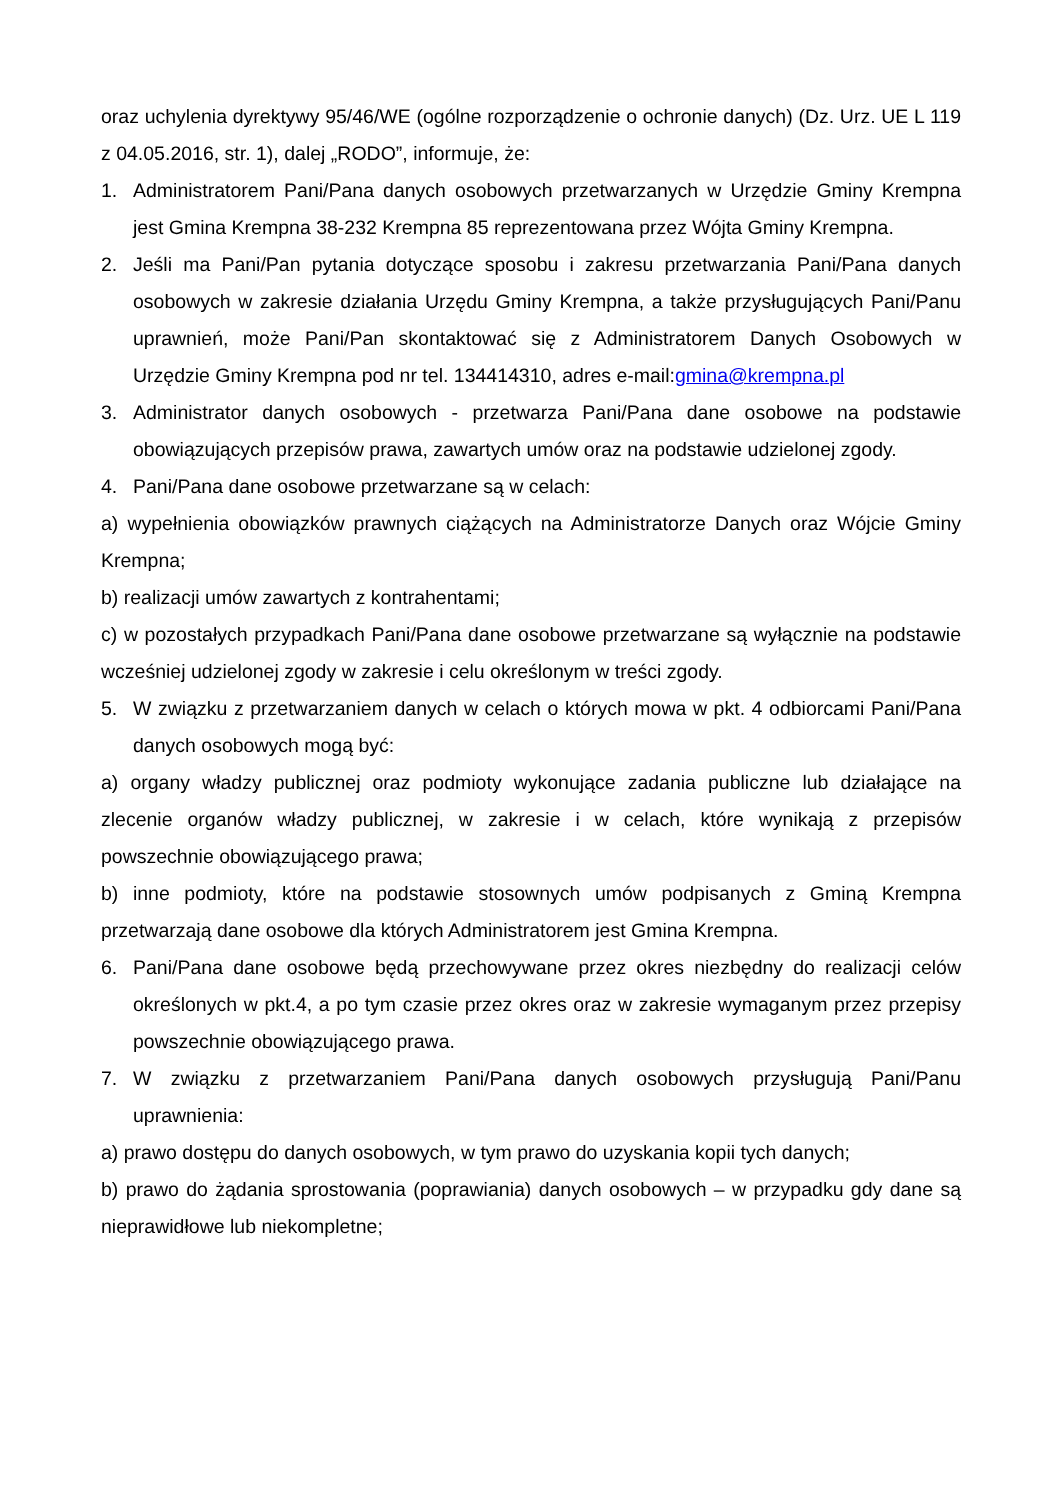oraz uchylenia dyrektywy 95/46/WE (ogólne rozporządzenie o ochronie danych) (Dz. Urz. UE L 119 z 04.05.2016, str. 1), dalej „RODO”, informuje, że:
1. Administratorem Pani/Pana danych osobowych przetwarzanych w Urzędzie Gminy Krempna jest Gmina Krempna 38-232 Krempna 85 reprezentowana przez Wójta Gminy Krempna.
2. Jeśli ma Pani/Pan pytania dotyczące sposobu i zakresu przetwarzania Pani/Pana danych osobowych w zakresie działania Urzędu Gminy Krempna, a także przysługujących Pani/Panu uprawnień, może Pani/Pan skontaktować się z Administratorem Danych Osobowych w Urzędzie Gminy Krempna pod nr tel. 134414310, adres e-mail:gmina@krempna.pl
3. Administrator danych osobowych - przetwarza Pani/Pana dane osobowe na podstawie obowiązujących przepisów prawa, zawartych umów oraz na podstawie udzielonej zgody.
4. Pani/Pana dane osobowe przetwarzane są w celach:
a) wypełnienia obowiązków prawnych ciążących na Administratorze Danych oraz Wójcie Gminy Krempna;
b) realizacji umów zawartych z kontrahentami;
c) w pozostałych przypadkach Pani/Pana dane osobowe przetwarzane są wyłącznie na podstawie wcześniej udzielonej zgody w zakresie i celu określonym w treści zgody.
5. W związku z przetwarzaniem danych w celach o których mowa w pkt. 4 odbiorcami Pani/Pana danych osobowych mogą być:
a) organy władzy publicznej oraz podmioty wykonujące zadania publiczne lub działające na zlecenie organów władzy publicznej, w zakresie i w celach, które wynikają z przepisów powszechnie obowiązującego prawa;
b) inne podmioty, które na podstawie stosownych umów podpisanych z Gminą Krempna przetwarzają dane osobowe dla których Administratorem jest Gmina Krempna.
6. Pani/Pana dane osobowe będą przechowywane przez okres niezbędny do realizacji celów określonych w pkt.4, a po tym czasie przez okres oraz w zakresie wymaganym przez przepisy powszechnie obowiązującego prawa.
7. W związku z przetwarzaniem Pani/Pana danych osobowych przysługują Pani/Panu uprawnienia:
a) prawo dostępu do danych osobowych, w tym prawo do uzyskania kopii tych danych;
b) prawo do żądania sprostowania (poprawiania) danych osobowych – w przypadku gdy dane są nieprawidłowe lub niekompletne;